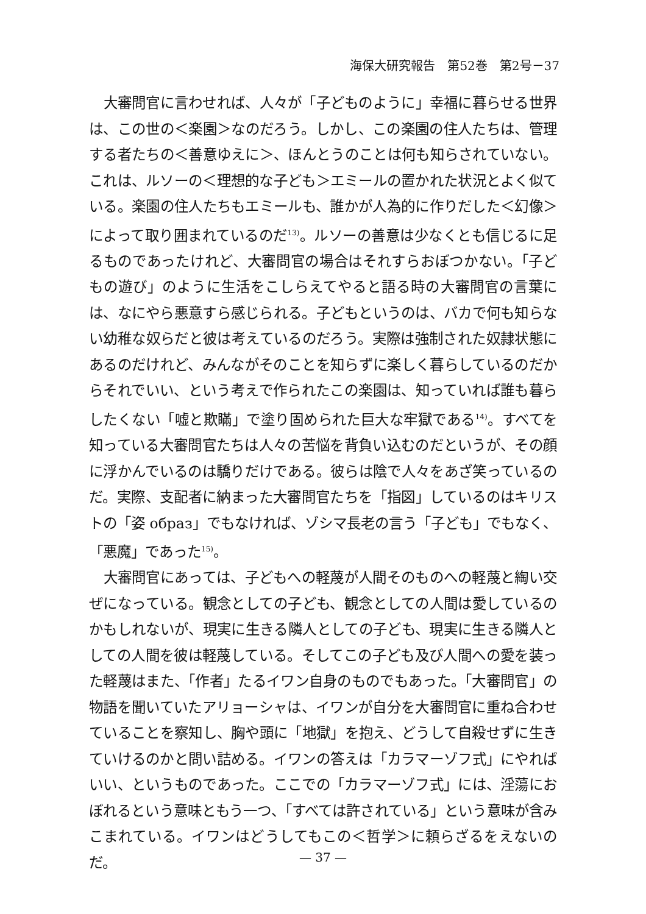海保大研究報告　第52巻　第2号－37
大審問官に言わせれば、人々が「子どものように」幸福に暮らせる世界は、この世の＜楽園＞なのだろう。しかし、この楽園の住人たちは、管理する者たちの＜善意ゆえに＞、ほんとうのことは何も知らされていない。これは、ルソーの＜理想的な子ども＞エミールの置かれた状況とよく似ている。楽園の住人たちもエミールも、誰かが人為的に作りだした＜幻像＞によって取り囲まれているのだ<sup>13)</sup>。ルソーの善意は少なくとも信じるに足るものであったけれど、大審問官の場合はそれすらおぼつかない。「子どもの遊び」のように生活をこしらえてやると語る時の大審問官の言葉には、なにやら悪意すら感じられる。子どもというのは、バカで何も知らない幼稚な奴らだと彼は考えているのだろう。実際は強制された奴隷状態にあるのだけれど、みんながそのことを知らずに楽しく暮らしているのだからそれでいい、という考えで作られたこの楽園は、知っていれば誰も暮らしたくない「嘘と欺瞞」で塗り固められた巨大な牢獄である<sup>14)</sup>。すべてを知っている大審問官たちは人々の苦悩を背負い込むのだというが、その顔に浮かんでいるのは驕りだけである。彼らは陰で人々をあざ笑っているのだ。実際、支配者に納まった大審問官たちを「指図」しているのはキリストの「姿 образ」でもなければ、ゾシマ長老の言う「子ども」でもなく、「悪魔」であった<sup>15)</sup>。
大審問官にあっては、子どもへの軽蔑が人間そのものへの軽蔑と綯い交ぜになっている。観念としての子ども、観念としての人間は愛しているのかもしれないが、現実に生きる隣人としての子ども、現実に生きる隣人としての人間を彼は軽蔑している。そしてこの子ども及び人間への愛を装った軽蔑はまた、「作者」たるイワン自身のものでもあった。「大審問官」の物語を聞いていたアリョーシャは、イワンが自分を大審問官に重ね合わせていることを察知し、胸や頭に「地獄」を抱え、どうして自殺せずに生きていけるのかと問い詰める。イワンの答えは「カラマーゾフ式」にやればいい、というものであった。ここでの「カラマーゾフ式」には、淫蕩におぼれるという意味ともう一つ、「すべては許されている」という意味が含みこまれている。イワンはどうしてもこの＜哲学＞に頼らざるをえないのだ。
— 37 —